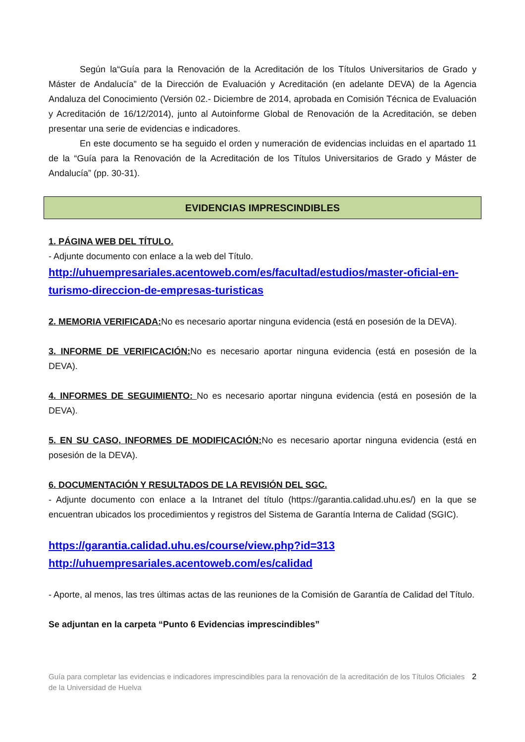Según la“Guía para la Renovación de la Acreditación de los Títulos Universitarios de Grado y Máster de Andalucía” de la Dirección de Evaluación y Acreditación (en adelante DEVA) de la Agencia Andaluza del Conocimiento (Versión 02.- Diciembre de 2014, aprobada en Comisión Técnica de Evaluación y Acreditación de 16/12/2014), junto al Autoinforme Global de Renovación de la Acreditación, se deben presentar una serie de evidencias e indicadores.
En este documento se ha seguido el orden y numeración de evidencias incluidas en el apartado 11 de la “Guía para la Renovación de la Acreditación de los Títulos Universitarios de Grado y Máster de Andalucía” (pp. 30-31).
EVIDENCIAS IMPRESCINDIBLES
1. PÁGINA WEB DEL TÍTULO.
- Adjunte documento con enlace a la web del Título.
http://uhuempresariales.acentoweb.com/es/facultad/estudios/master-oficial-en-turismo-direccion-de-empresas-turisticas
2. MEMORIA VERIFICADA: No es necesario aportar ninguna evidencia (está en posesión de la DEVA).
3. INFORME DE VERIFICACIÓN: No es necesario aportar ninguna evidencia (está en posesión de la DEVA).
4. INFORMES DE SEGUIMIENTO: No es necesario aportar ninguna evidencia (está en posesión de la DEVA).
5. EN SU CASO, INFORMES DE MODIFICACIÓN: No es necesario aportar ninguna evidencia (está en posesión de la DEVA).
6. DOCUMENTACIÓN Y RESULTADOS DE LA REVISIÓN DEL SGC.
- Adjunte documento con enlace a la Intranet del título (https://garantia.calidad.uhu.es/) en la que se encuentran ubicados los procedimientos y registros del Sistema de Garantía Interna de Calidad (SGIC).
https://garantia.calidad.uhu.es/course/view.php?id=313
http://uhuempresariales.acentoweb.com/es/calidad
- Aporte, al menos, las tres últimas actas de las reuniones de la Comisión de Garantía de Calidad del Título.
Se adjuntan en la carpeta “Punto 6 Evidencias imprescindibles”
Guía para completar las evidencias e indicadores imprescindibles para la renovación de la acreditación de los Títulos Oficiales de la Universidad de Huelva
2